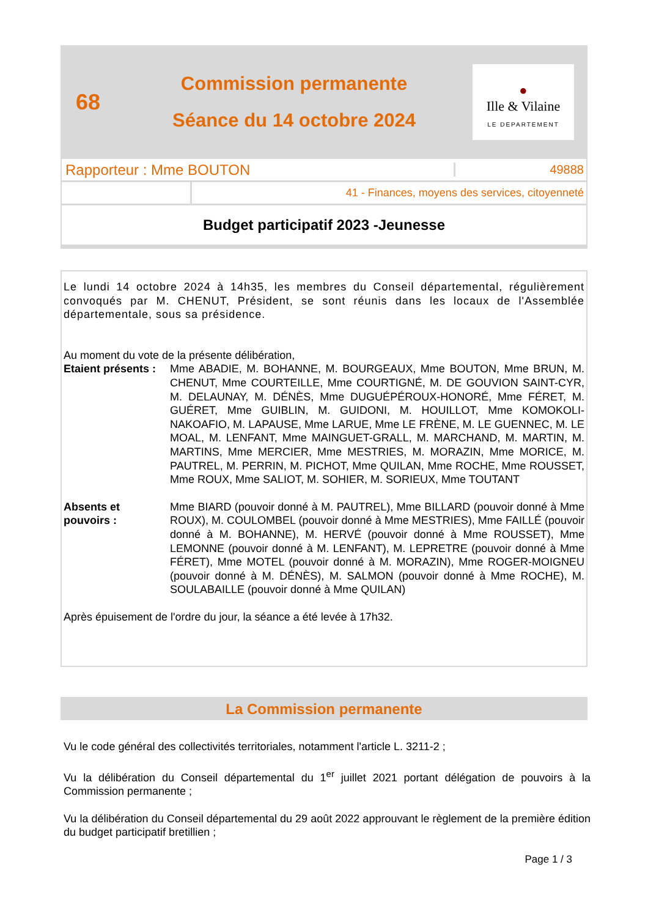68
Commission permanente
Séance du 14 octobre 2024
●
Ille & Vilaine
LE DEPARTEMENT
Rapporteur : Mme BOUTON
49888
41 - Finances, moyens des services, citoyenneté
Budget participatif 2023 -Jeunesse
Le lundi 14 octobre 2024 à 14h35, les membres du Conseil départemental, régulièrement convoqués par M. CHENUT, Président, se sont réunis dans les locaux de l'Assemblée départementale, sous sa présidence.
Au moment du vote de la présente délibération,
Etaient présents :
Mme ABADIE, M. BOHANNE, M. BOURGEAUX, Mme BOUTON, Mme BRUN, M. CHENUT, Mme COURTEILLE, Mme COURTIGNÉ, M. DE GOUVION SAINT-CYR, M. DELAUNAY, M. DÉNÈS, Mme DUGUÉPÉROUX-HONORÉ, Mme FÉRET, M. GUÉRET, Mme GUIBLIN, M. GUIDONI, M. HOUILLOT, Mme KOMOKOLI-NAKOAFIO, M. LAPAUSE, Mme LARUE, Mme LE FRÈNE, M. LE GUENNEC, M. LE MOAL, M. LENFANT, Mme MAINGUET-GRALL, M. MARCHAND, M. MARTIN, M. MARTINS, Mme MERCIER, Mme MESTRIES, M. MORAZIN, Mme MORICE, M. PAUTREL, M. PERRIN, M. PICHOT, Mme QUILAN, Mme ROCHE, Mme ROUSSET, Mme ROUX, Mme SALIOT, M. SOHIER, M. SORIEUX, Mme TOUTANT
Absents et
pouvoirs :
Mme BIARD (pouvoir donné à M. PAUTREL), Mme BILLARD (pouvoir donné à Mme ROUX), M. COULOMBEL (pouvoir donné à Mme MESTRIES), Mme FAILLÉ (pouvoir donné à M. BOHANNE), M. HERVÉ (pouvoir donné à Mme ROUSSET), Mme LEMONNE (pouvoir donné à M. LENFANT), M. LEPRETRE (pouvoir donné à Mme FÉRET), Mme MOTEL (pouvoir donné à M. MORAZIN), Mme ROGER-MOIGNEU (pouvoir donné à M. DÉNÈS), M. SALMON (pouvoir donné à Mme ROCHE), M. SOULABAILLE (pouvoir donné à Mme QUILAN)
Après épuisement de l'ordre du jour, la séance a été levée à 17h32.
La Commission permanente
Vu le code général des collectivités territoriales, notamment l'article L. 3211-2 ;
Vu la délibération du Conseil départemental du 1<sup>er</sup> juillet 2021 portant délégation de pouvoirs à la Commission permanente ;
Vu la délibération du Conseil départemental du 29 août 2022 approuvant le règlement de la première édition du budget participatif bretillien ;
Page 1 / 3